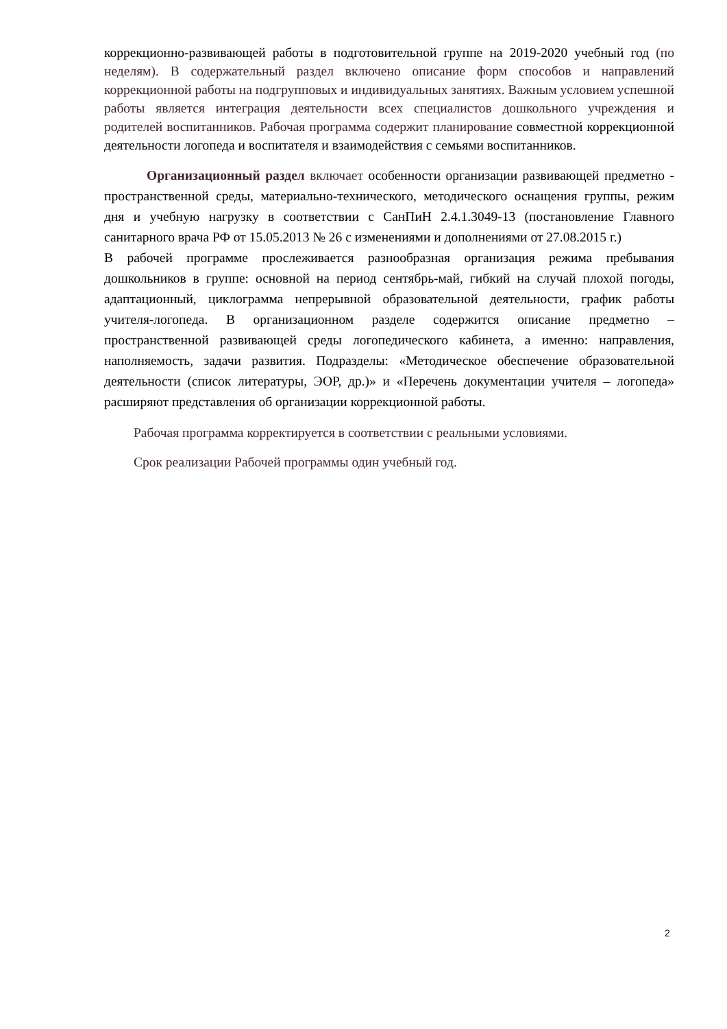коррекционно-развивающей работы в подготовительной группе на 2019-2020 учебный год (по неделям). В содержательный раздел включено описание форм способов и направлений коррекционной работы на подгрупповых и индивидуальных занятиях. Важным условием успешной работы является интеграция деятельности всех специалистов дошкольного учреждения и родителей воспитанников. Рабочая программа содержит планирование совместной коррекционной деятельности логопеда и воспитателя и взаимодействия с семьями воспитанников.
Организационный раздел включает особенности организации развивающей предметно - пространственной среды, материально-технического, методического оснащения группы, режим дня и учебную нагрузку в соответствии с СанПиН 2.4.1.3049-13 (постановление Главного санитарного врача РФ от 15.05.2013 № 26 с изменениями и дополнениями от 27.08.2015 г.)
В рабочей программе прослеживается разнообразная организация режима пребывания дошкольников в группе: основной на период сентябрь-май, гибкий на случай плохой погоды, адаптационный, циклограмма непрерывной образовательной деятельности, график работы учителя-логопеда. В организационном разделе содержится описание предметно – пространственной развивающей среды логопедического кабинета, а именно: направления, наполняемость, задачи развития. Подразделы: «Методическое обеспечение образовательной деятельности (список литературы, ЭОР, др.)» и «Перечень документации учителя – логопеда» расширяют представления об организации коррекционной работы.
Рабочая программа корректируется в соответствии с реальными условиями.
Срок реализации Рабочей программы один учебный год.
2